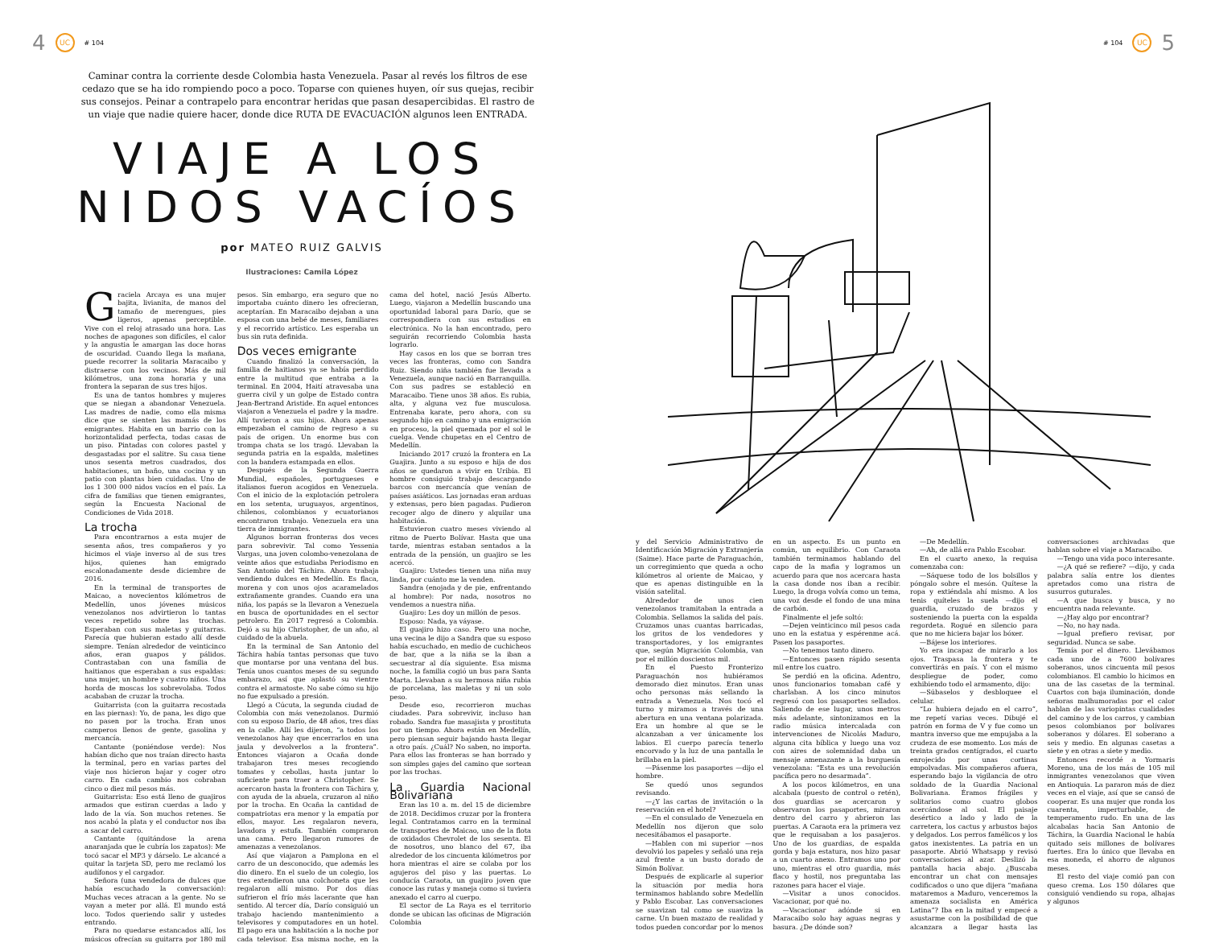4 UC # 104
Caminar contra la corriente desde Colombia hasta Venezuela. Pasar al revés los filtros de ese cedazo que se ha ido rompiendo poco a poco. Toparse con quienes huyen, oír sus quejas, recibir sus consejos. Peinar a contrapelo para encontrar heridas que pasan desapercibidas. El rastro de un viaje que nadie quiere hacer, donde dice RUTA DE EVACUACIÓN algunos leen ENTRADA.
VIAJE A LOS
NIDOS VACÍOS
por MATEO RUIZ GALVIS
Ilustraciones: Camila López
Graciela Arcaya es una mujer bajita, livianita, de manos del tamaño de merengues, pies ligeros, apenas perceptible. Vive con el reloj atrasado una hora. Las noches de apagones son difíciles, el calor y la angustia le amargan las doce horas de oscuridad. Cuando llega la mañana, puede recorrer la solitaria Maracaibo y distraerse con los vecinos. Más de mil kilómetros, una zona horaria y una frontera la separan de sus tres hijos.
Es una de tantos hombres y mujeres que se niegan a abandonar Venezuela. Las madres de nadie, como ella misma dice que se sienten las mamás de los emigrantes. Habita en un barrio con la horizontalidad perfecta, todas casas de un piso. Pintadas con colores pastel y desgastadas por el salitre. Su casa tiene unos sesenta metros cuadrados, dos habitaciones, un baño, una cocina y un patio con plantas bien cuidadas. Uno de los 1 300 000 nidos vacíos en el país. La cifra de familias que tienen emigrantes, según la Encuesta Nacional de Condiciones de Vida 2018.
La trocha
Para encontrarnos a esta mujer de sesenta años, tres compañeros y yo hicimos el viaje inverso al de sus tres hijos, quienes han emigrado escalonadamente desde diciembre de 2016.
En la terminal de transportes de Maicao, a novecientos kilómetros de Medellín, unos jóvenes músicos venezolanos nos advirtieron lo tantas veces repetido sobre las trochas. Esperaban con sus maletas y guitarras. Parecía que hubieran estado allí desde siempre. Tenían alrededor de veinticinco años, eran guapos y pálidos. Contrastaban con una familia de haitianos que esperaban a sus espaldas: una mujer, un hombre y cuatro niños. Una horda de moscas los sobrevolaba. Todos acababan de cruzar la trocha.
Guitarrista (con la guitarra recostada en las piernas): Yo, de pana, les digo que no pasen por la trocha. Eran unos camperos llenos de gente, gasolina y mercancía.
Cantante (poniéndose verde): Nos habían dicho que nos traían directo hasta la terminal, pero en varias partes del viaje nos hicieron bajar y coger otro carro. En cada cambio nos cobraban cinco o diez mil pesos más.
Guitarrista: Eso está lleno de guajiros armados que estiran cuerdas a lado y lado de la vía. Son muchos retenes. Se nos acabó la plata y el conductor nos iba a sacar del carro.
Cantante (quitándose la arena anaranjada que le cubría los zapatos): Me tocó sacar el MP3 y dárselo. Le alcancé a quitar la tarjeta SD, pero me reclamó los audífonos y el cargador.
Señora (una vendedora de dulces que había escuchado la conversación): Muchas veces atracan a la gente. No se vayan a meter por allá. El mundo está loco. Todos queriendo salir y ustedes entrando.
Para no quedarse estancados allí, los músicos ofrecían su guitarra por 180 mil pesos. Sin embargo, era seguro que no importaba cuánto dinero les ofrecieran, aceptarían. En Maracaibo dejaban a una esposa con una bebé de meses, familiares y el recorrido artístico. Les esperaba un bus sin ruta definida.
Dos veces emigrante
Cuando finalizó la conversación, la familia de haitianos ya se había perdido entre la multitud que entraba a la terminal. En 2004, Haití atravesaba una guerra civil y un golpe de Estado contra Jean-Bertrand Aristide. En aquel entonces viajaron a Venezuela el padre y la madre. Allí tuvieron a sus hijos. Ahora apenas empezaban el camino de regreso a su país de origen. Un enorme bus con trompa chata se los tragó. Llevaban la segunda patria en la espalda, maletines con la bandera estampada en ellos.
Después de la Segunda Guerra Mundial, españoles, portugueses e italianos fueron acogidos en Venezuela. Con el inicio de la explotación petrolera en los setenta, uruguayos, argentinos, chilenos, colombianos y ecuatorianos encontraron trabajo. Venezuela era una tierra de inmigrantes.
Algunos borran fronteras dos veces para sobrevivir. Tal como Yessenia Vargas, una joven colombo-venezolana de veinte años que estudiaba Periodismo en San Antonio del Táchira. Ahora trabaja vendiendo dulces en Medellín. Es flaca, morena y con unos ojos acaramelados extrañamente grandes. Cuando era una niña, los papás se la llevaron a Venezuela en busca de oportunidades en el sector petrolero. En 2017 regresó a Colombia. Dejó a su hijo Christopher, de un año, al cuidado de la abuela.
En la terminal de San Antonio del Táchira había tantas personas que tuvo que montarse por una ventana del bus. Tenía unos cuantos meses de su segundo embarazo, así que aplastó su vientre contra el armatoste. No sabe cómo su hijo no fue expulsado a presión.
Llegó a Cúcuta, la segunda ciudad de Colombia con más venezolanos. Durmió con su esposo Darío, de 48 años, tres días en la calle. Allí les dijeron, “a todos los venezolanos hay que encerrarlos en una jaula y devolverlos a la frontera”. Entonces viajaron a Ocaña donde trabajaron tres meses recogiendo tomates y cebollas, hasta juntar lo suficiente para traer a Christopher. Se acercaron hasta la frontera con Táchira y, con ayuda de la abuela, cruzaron al niño por la trocha. En Ocaña la cantidad de compatriotas era menor y la empatía por ellos, mayor. Les regalaron nevera, lavadora y estufa. También compraron una cama. Pero llegaron rumores de amenazas a venezolanos.
Así que viajaron a Pamplona en el carro de un desconocido, que además les dio dinero. En el suelo de un colegio, los tres extendieron una colchoneta que les regalaron allí mismo. Por dos días sufrieron el frío más lacerante que han sentido. Al tercer día, Darío consiguió un trabajo haciendo mantenimiento a televisores y computadores en un hotel. El pago era una habitación a la noche por cada televisor. Esa misma noche, en la cama del hotel, nació Jesús Alberto. Luego, viajaron a Medellín buscando una oportunidad laboral para Darío, que se correspondiera con sus estudios en electrónica. No la han encontrado, pero seguirán recorriendo Colombia hasta lograrlo.
Hay casos en los que se borran tres veces las fronteras, como con Sandra Ruiz. Siendo niña también fue llevada a Venezuela, aunque nació en Barranquilla. Con sus padres se estableció en Maracaibo. Tiene unos 38 años. Es rubia, alta, y alguna vez fue musculosa. Entrenaba karate, pero ahora, con su segundo hijo en camino y una emigración en proceso, la piel quemada por el sol le cuelga. Vende chupetas en el Centro de Medellín.
Iniciando 2017 cruzó la frontera en La Guajira. Junto a su esposo e hija de dos años se quedaron a vivir en Uribia. El hombre consiguió trabajo descargando barcos con mercancía que venían de países asiáticos. Las jornadas eran arduas y extensas, pero bien pagadas. Pudieron recoger algo de dinero y alquilar una habitación.
Estuvieron cuatro meses viviendo al ritmo de Puerto Bolívar. Hasta que una tarde, mientras estaban sentados a la entrada de la pensión, un guajiro se les acercó.
Guajiro: Ustedes tienen una niña muy linda, por cuánto me la venden.
Sandra (enojada y de pie, enfrentando al hombre): Por nada, nosotros no vendemos a nuestra niña.
Guajiro: Les doy un millón de pesos.
Esposo: Nada, ya váyase.
El guajiro hizo caso. Pero una noche, una vecina le dijo a Sandra que su esposo había escuchado, en medio de cuchicheos de bar, que a la niña se la iban a secuestrar al día siguiente. Esa misma noche, la familia cogió un bus para Santa Marta. Llevaban a su hermosa niña rubia de porcelana, las maletas y ni un solo peso.
Desde eso, recorrieron muchas ciudades. Para sobrevivir, incluso han robado. Sandra fue masajista y prostituta por un tiempo. Ahora están en Medellín, pero piensan seguir bajando hasta llegar a otro país. ¿Cuál? No saben, no importa. Para ellos las fronteras se han borrado y son simples gajes del camino que sortean por las trochas.
La Guardia Nacional Bolivariana
Eran las 10 a. m. del 15 de diciembre de 2018. Decidimos cruzar por la frontera legal. Contratamos carro en la terminal de transportes de Maicao, uno de la flota de oxidados Chevrolet de los sesenta. El de nosotros, uno blanco del 67, iba alrededor de los cincuenta kilómetros por hora mientras el aire se colaba por los agujeros del piso y las puertas. Lo conducía Caraota, un guajiro joven que conoce las rutas y maneja como si tuviera anexado el carro al cuerpo.
El sector de La Raya es el territorio donde se ubican las oficinas de Migración Colombia
# 104 UC 5
y del Servicio Administrativo de Identificación Migración y Extranjería (Saime). Hace parte de Paraguachón, un corregimiento que queda a ocho kilómetros al oriente de Maicao, y que es apenas distinguible en la visión satelital.
Alrededor de unos cien venezolanos tramitaban la entrada a Colombia. Sellamos la salida del país. Cruzamos unas cuantas barricadas, los gritos de los vendedores y transportadores, y los emigrantes que, según Migración Colombia, van por el millón doscientos mil.
En el Puesto Fronterizo Paraguachón nos hubiéramos demorado diez minutos. Eran unas ocho personas más sellando la entrada a Venezuela. Nos tocó el turno y miramos a través de una abertura en una ventana polarizada. Era un hombre al que se le alcanzaban a ver únicamente los labios. El cuerpo parecía tenerlo encorvado y la luz de una pantalla le brillaba en la piel.
—Pásenme los pasaportes —dijo el hombre.
Se quedó unos segundos revisando.
—¿Y las cartas de invitación o la reservación en el hotel?
—En el consulado de Venezuela en Medellín nos dijeron que solo necesitábamos el pasaporte.
—Hablen con mi superior —nos devolvió los papeles y señaló una reja azul frente a un busto dorado de Simón Bolívar.
Después de explicarle al superior la situación por media hora terminamos hablando sobre Medellín y Pablo Escobar. Las conversaciones se suavizan tal como se suaviza la carne. Un buen mazazo de realidad y todos pueden concordar por lo menos en un aspecto. Es un punto en común, un equilibrio. Con Caraota también terminamos hablando del capo de la mafia y logramos un acuerdo para que nos acercara hasta la casa donde nos iban a recibir. Luego, la droga volvía como un tema, una voz desde el fondo de una mina de carbón.
Finalmente el jefe soltó:
—Dejen veinticinco mil pesos cada uno en la estatua y espérenme acá. Pasen los pasaportes.
—No tenemos tanto dinero.
—Entonces pasen rápido sesenta mil entre los cuatro.
Se perdió en la oficina. Adentro, unos funcionarios tomaban café y charlaban. A los cinco minutos regresó con los pasaportes sellados. Saliendo de ese lugar, unos metros más adelante, sintonizamos en la radio música intercalada con intervenciones de Nicolás Maduro, alguna cita bíblica y luego una voz con aires de solemnidad daba un mensaje amenazante a la burguesía venezolana: “Esta es una revolución pacífica pero no desarmada”.
A los pocos kilómetros, en una alcabala (puesto de control o retén), dos guardias se acercaron y observaron los pasaportes, miraron dentro del carro y abrieron las puertas. A Caraota era la primera vez que le requisaban a los pasajeros. Uno de los guardias, de espalda gorda y baja estatura, nos hizo pasar a un cuarto anexo. Entramos uno por uno, mientras el otro guardia, más flaco y hostil, nos preguntaba las razones para hacer el viaje.
—Visitar a unos conocidos. Vacacionar, por qué no.
—Vacacionar adónde si en Maracaibo solo hay aguas negras y basura. ¿De dónde son?
—De Medellín.
—Ah, de allá era Pablo Escobar.
En el cuarto anexo, la requisa comenzaba con:
—Sáquese todo de los bolsillos y póngalo sobre el mesón. Quítese la ropa y extiéndala ahí mismo. A los tenis quíteles la suela —dijo el guardia, cruzado de brazos y sosteniendo la puerta con la espalda regordeta. Rogué en silencio para que no me hiciera bajar los bóxer.
—Bájese los interiores.
Yo era incapaz de mirarlo a los ojos. Traspasa la frontera y te convertirás en país. Y con el mismo despliegue de poder, como exhibiendo todo el armamento, dijo:
—Súbaselos y desbloquee el celular.
“Lo hubiera dejado en el carro”, me repetí varias veces. Dibujé el patrón en forma de V y fue como un mantra inverso que me empujaba a la crudeza de ese momento. Los más de treinta grados centígrados, el cuarto enrojecido por unas cortinas empolvadas. Mis compañeros afuera, esperando bajo la vigilancia de otro soldado de la Guardia Nacional Bolivariana. Éramos frágiles y solitarios como cuatro globos acercándose al sol. El paisaje desértico a lado y lado de la carretera, los cactus y arbustos bajos y delgados. Los perros famélicos y los gatos inexistentes. La patria en un pasaporte. Abrió Whatsapp y revisó conversaciones al azar. Deslizó la pantalla hacia abajo. ¿Buscaba encontrar un chat con mensajes codificados o uno que dijera “mañana mataremos a Maduro, venceremos la amenaza socialista en América Latina”? Iba en la mitad y empecé a asustarme con la posibilidad de que alcanzara a llegar hasta las conversaciones archivadas que hablan sobre el viaje a Maracaibo.
—Tengo una vida poco interesante.
—¿A qué se refiere? —dijo, y cada palabra salía entre los dientes apretados como una ristra de susurros guturales.
—A que busca y busca, y no encuentra nada relevante.
—¿Hay algo por encontrar?
—No, no hay nada.
—Igual prefiero revisar, por seguridad. Nunca se sabe.
Temía por el dinero. Llevábamos cada uno de a 7600 bolívares soberanos, unos cincuenta mil pesos colombianos. El cambio lo hicimos en una de las casetas de la terminal. Cuartos con baja iluminación, donde señoras malhumoradas por el calor hablan de las variopintas cualidades del camino y de los carros, y cambian pesos colombianos por bolívares soberanos y dólares. El soberano a seis y medio. En algunas casetas a siete y en otras a siete y medio.
Entonces recordé a Yormaris Moreno, una de los más de 105 mil inmigrantes venezolanos que viven en Antioquia. La pararon más de diez veces en el viaje, así que se cansó de cooperar. Es una mujer que ronda los cuarenta, imperturbable, de temperamento rudo. En una de las alcabalas hacia San Antonio de Táchira, la Guardia Nacional le había quitado seis millones de bolívares fuertes. Era lo único que llevaba en esa moneda, el ahorro de algunos meses.
El resto del viaje comió pan con queso crema. Los 150 dólares que consiguió vendiendo su ropa, alhajas y algunos